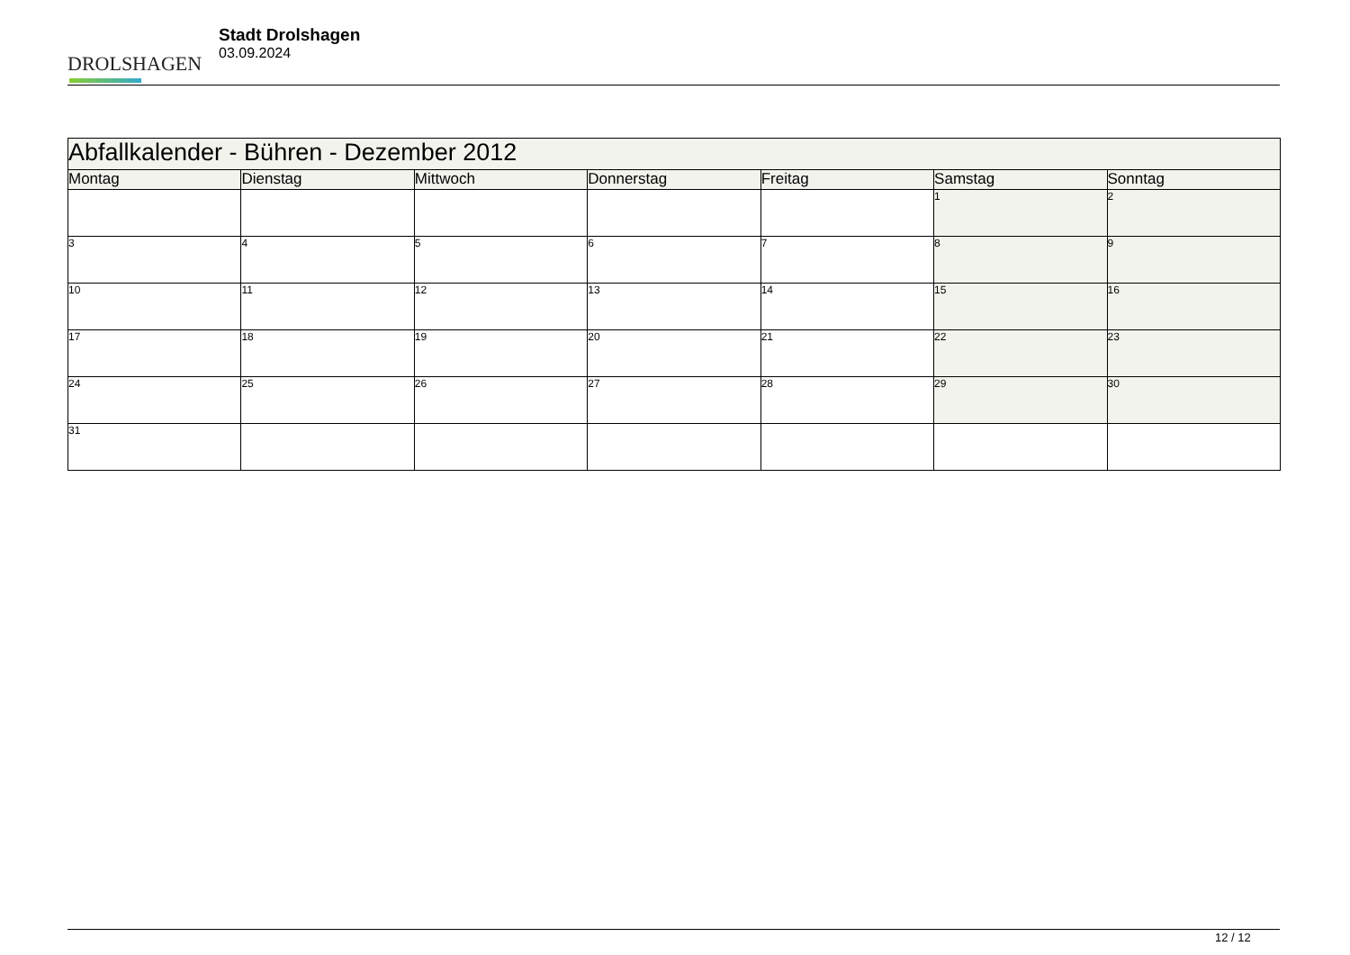DROLSHAGEN
Stadt Drolshagen
03.09.2024
| Abfallkalender - Bühren - Dezember 2012 | | | | | | |
| --- | --- | --- | --- | --- | --- | --- |
| Montag | Dienstag | Mittwoch | Donnerstag | Freitag | Samstag | Sonntag |
| | | | | | 1 | 2 |
| 3 | 4 | 5 | 6 | 7 | 8 | 9 |
| 10 | 11 | 12 | 13 | 14 | 15 | 16 |
| 17 | 18 | 19 | 20 | 21 | 22 | 23 |
| 24 | 25 | 26 | 27 | 28 | 29 | 30 |
| 31 | | | | | | |
12 / 12